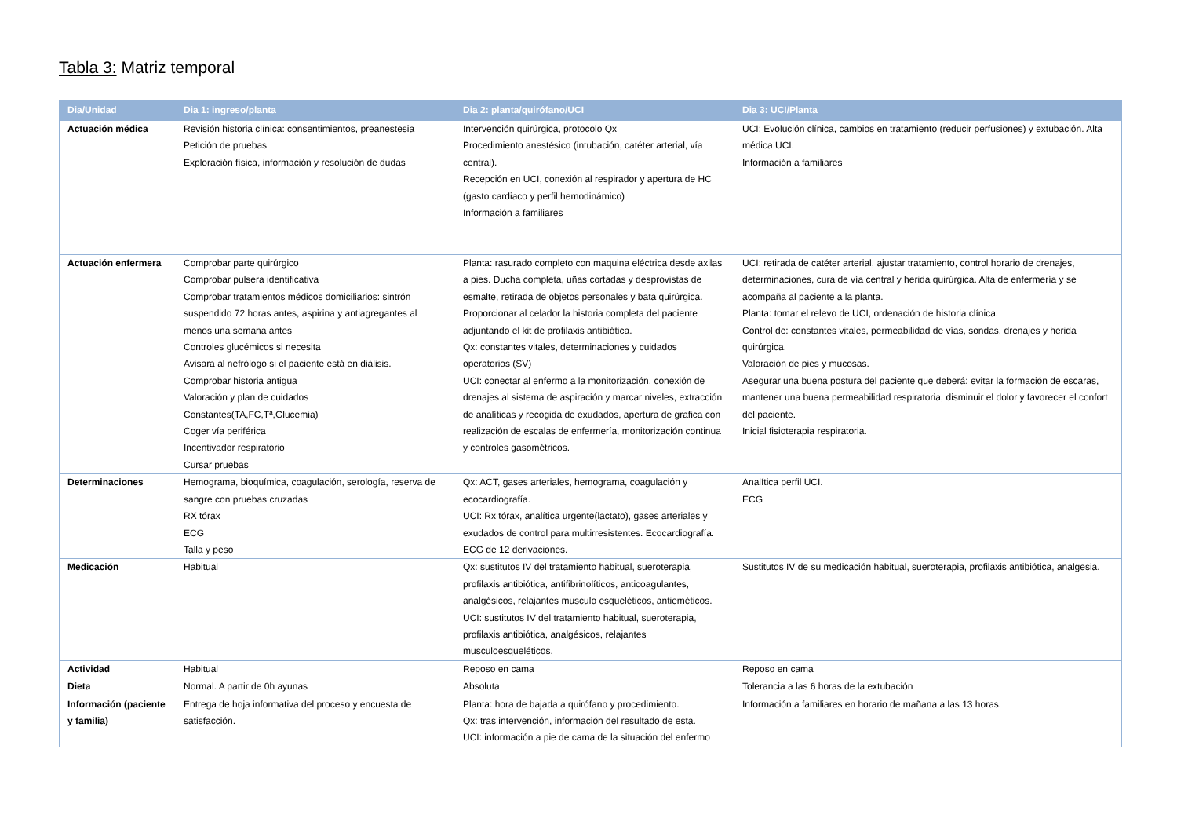Tabla 3: Matriz temporal
| Dia/Unidad | Dia 1: ingreso/planta | Dia 2: planta/quirófano/UCI | Dia 3: UCI/Planta |
| --- | --- | --- | --- |
| Actuación médica | Revisión historia clínica: consentimientos, preanestesia Petición de pruebas Exploración física, información y resolución de dudas | Intervención quirúrgica, protocolo Qx Procedimiento anestésico (intubación, catéter arterial, vía central). Recepción en UCI, conexión al respirador y apertura de HC (gasto cardiaco y perfil hemodinámico) Información a familiares | UCI: Evolución clínica, cambios en tratamiento (reducir perfusiones) y extubación. Alta médica UCI. Información a familiares |
| Actuación enfermera | Comprobar parte quirúrgico Comprobar pulsera identificativa Comprobar tratamientos médicos domiciliarios: sintrón suspendido 72 horas antes, aspirina y antiagregantes al menos una semana antes Controles glucémicos si necesita Avisara al nefrólogo si el paciente está en diálisis. Comprobar historia antigua Valoración y plan de cuidados Constantes(TA,FC,Tª,Glucemia) Coger vía periférica Incentivador respiratorio Cursar pruebas | Planta: rasurado completo con maquina eléctrica desde axilas a pies. Ducha completa, uñas cortadas y desprovistas de esmalte, retirada de objetos personales y bata quirúrgica. Proporcionar al celador la historia completa del paciente adjuntando el kit de profilaxis antibiótica. Qx: constantes vitales, determinaciones y cuidados operatorios (SV) UCI: conectar al enfermo a la monitorización, conexión de drenajes al sistema de aspiración y marcar niveles, extracción de analíticas y recogida de exudados, apertura de grafica con realización de escalas de enfermería, monitorización continua y controles gasométricos. | UCI: retirada de catéter arterial, ajustar tratamiento, control horario de drenajes, determinaciones, cura de vía central y herida quirúrgica. Alta de enfermería y se acompaña al paciente a la planta. Planta: tomar el relevo de UCI, ordenación de historia clínica. Control de: constantes vitales, permeabilidad de vías, sondas, drenajes y herida quirúrgica. Valoración de pies y mucosas. Asegurar una buena postura del paciente que deberá: evitar la formación de escaras, mantener una buena permeabilidad respiratoria, disminuir el dolor y favorecer el confort del paciente. Inicial fisioterapia respiratoria. |
| Determinaciones | Hemograma, bioquímica, coagulación, serología, reserva de sangre con pruebas cruzadas RX tórax ECG Talla y peso | Qx: ACT, gases arteriales, hemograma, coagulación y ecocardiografía. UCI: Rx tórax, analítica urgente(lactato), gases arteriales y exudados de control para multirresistentes. Ecocardiografía. ECG de 12 derivaciones. | Analítica perfil UCI. ECG |
| Medicación | Habitual | Qx: sustitutos IV del tratamiento habitual, sueroterapia, profilaxis antibiótica, antifibrinolíticos, anticoagulantes, analgésicos, relajantes musculo esqueléticos, antieméticos. UCI: sustitutos IV del tratamiento habitual, sueroterapia, profilaxis antibiótica, analgésicos, relajantes musculoesqueléticos. | Sustitutos IV de su medicación habitual, sueroterapia, profilaxis antibiótica, analgesia. |
| Actividad | Habitual | Reposo en cama | Reposo en cama |
| Dieta | Normal. A partir de 0h ayunas | Absoluta | Tolerancia a las 6 horas de la extubación |
| Información (paciente y familia) | Entrega de hoja informativa del proceso y encuesta de satisfacción. | Planta: hora de bajada a quirófano y procedimiento. Qx: tras intervención, información del resultado de esta. UCI: información a pie de cama de la situación del enfermo | Información a familiares en horario de mañana a las 13 horas. |